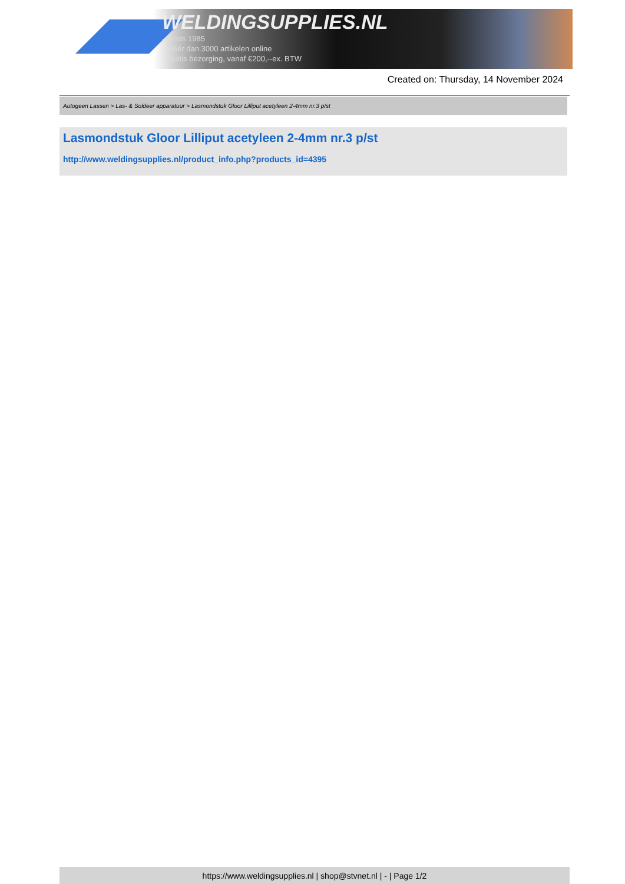WELDINGSUPPLIES.NL
- Sinds 1985
- Méér dan 3000 artikelen online
- Gratis bezorging, vanaf €200,--ex. BTW
Created on: Thursday, 14 November 2024
Autogeen Lassen > Las- & Soldeer apparatuur > Lasmondstuk Gloor Lilliput acetyleen 2-4mm nr.3 p/st
Lasmondstuk Gloor Lilliput acetyleen 2-4mm nr.3 p/st
http://www.weldingsupplies.nl/product_info.php?products_id=4395
https://www.weldingsupplies.nl | shop@stvnet.nl | - | Page 1/2